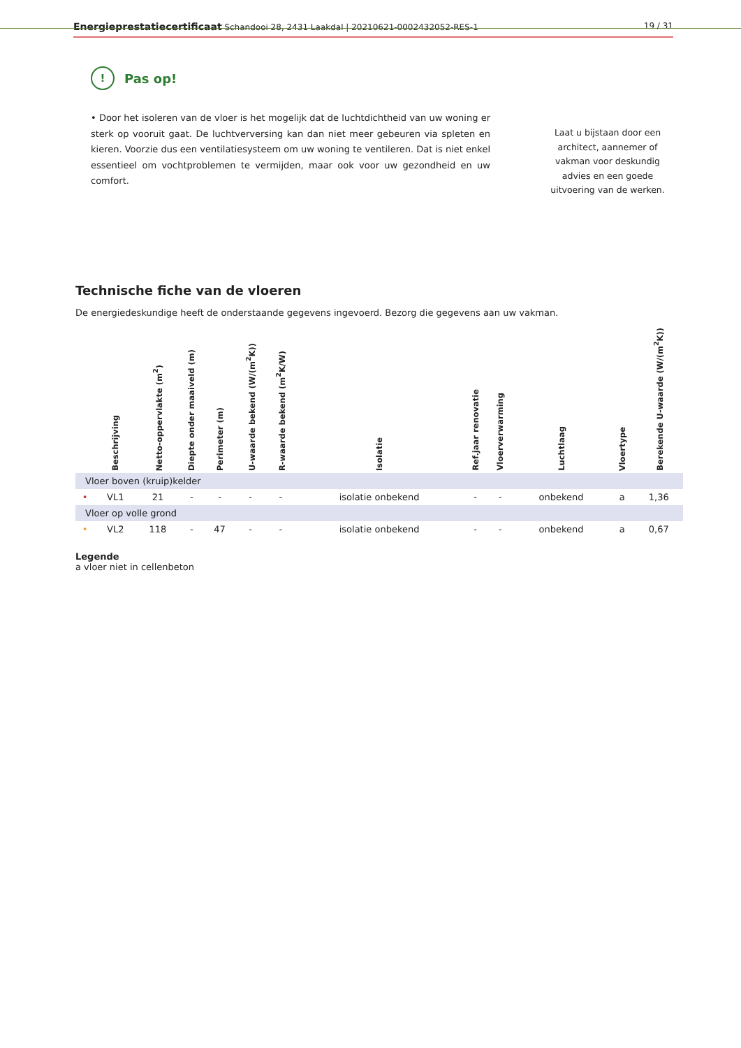Energieprestatiecertificaat Schandooi 28, 2431 Laakdal | 20210621-0002432052-RES-1
19 / 31
!
Pas op!
• Door het isoleren van de vloer is het mogelijk dat de luchtdichtheid van uw woning er sterk op vooruit gaat. De luchtverversing kan dan niet meer gebeuren via spleten en kieren. Voorzie dus een ventilatiesysteem om uw woning te ventileren. Dat is niet enkel essentieel om vochtproblemen te vermijden, maar ook voor uw gezondheid en uw comfort.
Laat u bijstaan door een architect, aannemer of vakman voor deskundig advies en een goede uitvoering van de werken.
Technische fiche van de vloeren
De energiedeskundige heeft de onderstaande gegevens ingevoerd. Bezorg die gegevens aan uw vakman.
| | Beschrijving | Netto-oppervlakte (m<sup>2</sup>) | Diepte onder maaiveld (m) | Perimeter (m) | U-waarde bekend (W/(m<sup>2</sup>K)) | R-waarde bekend (m<sup>2</sup>K/W) | Isolatie | Ref.jaar renovatie | Vloerverwarming | Luchtlaag | Vloertype | Berekende U-waarde (W/(m<sup>2</sup>K)) |
| --- | --- | --- | --- | --- | --- | --- | --- | --- | --- | --- | --- | --- |
| Vloer boven (kruip)kelder | | | | | | | | | | | | |
| • | VL1 | 21 | - | - | - | - | isolatie onbekend | - | - | onbekend | a | 1,36 |
| Vloer op volle grond | | | | | | | | | | | | |
| • | VL2 | 118 | - | 47 | - | - | isolatie onbekend | - | - | onbekend | a | 0,67 |
Legende
a vloer niet in cellenbeton